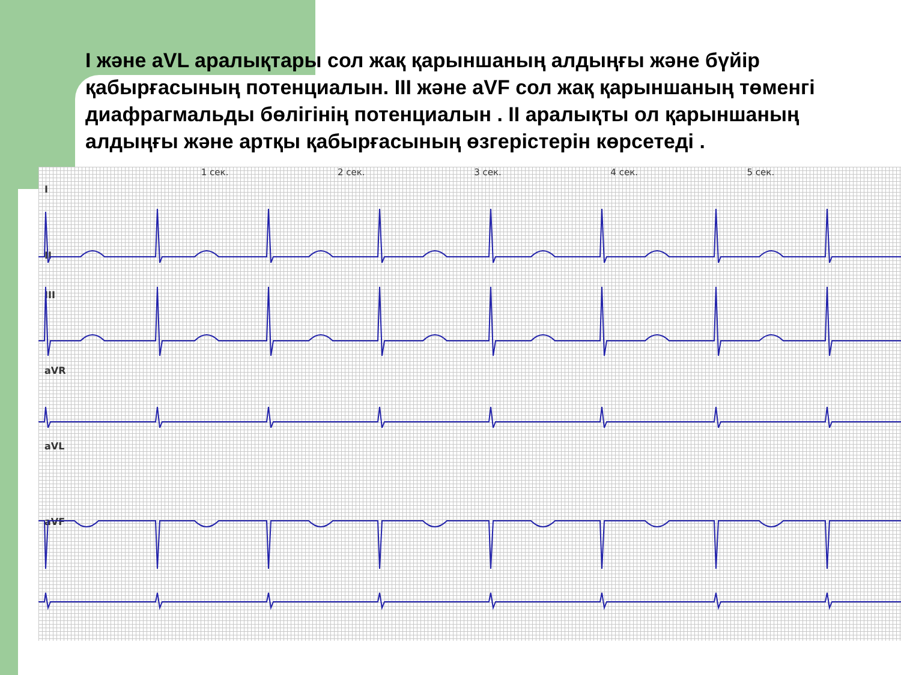I және aVL аралықтары сол жақ қарыншаның алдыңғы және бүйір қабырғасының потенциалын. III және aVF сол жақ қарыншаның төменгі диафрагмальды бөлігінің потенциалын . II аралықты ол қарыншаның алдыңғы және артқы қабырғасының өзгерістерін көрсетеді .
1 сек. 2 сек. 3 сек. 4 сек. 5 сек.
I
II
III
aVR
aVL
aVF